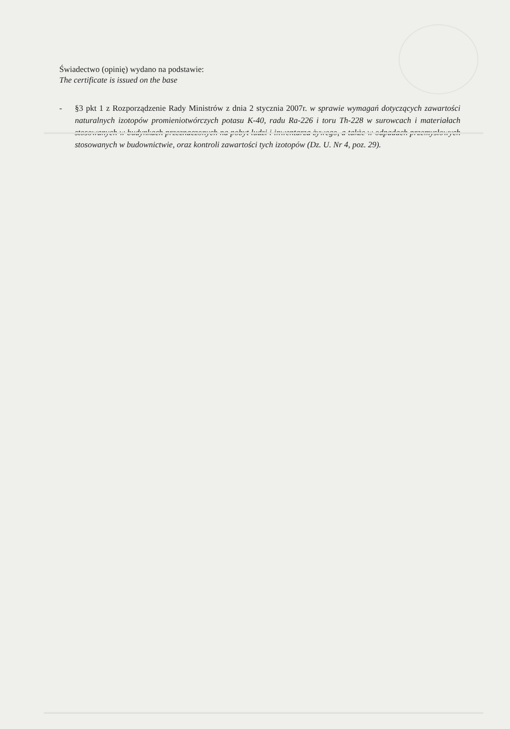Świadectwo (opinię) wydano na podstawie:
The certificate is issued on the base
- §3 pkt 1 z Rozporządzenie Rady Ministrów z dnia 2 stycznia 2007r. w sprawie wymagań dotyczących zawartości naturalnych izotopów promieniotwórczych potasu K-40, radu Ra-226 i toru Th-228 w surowcach i materiałach stosowanych w budynkach przeznaczonych na pobyt ludzi i inwentarza żywego, a także w odpadach przemysłowych stosowanych w budownictwie, oraz kontroli zawartości tych izotopów (Dz. U. Nr 4, poz. 29).